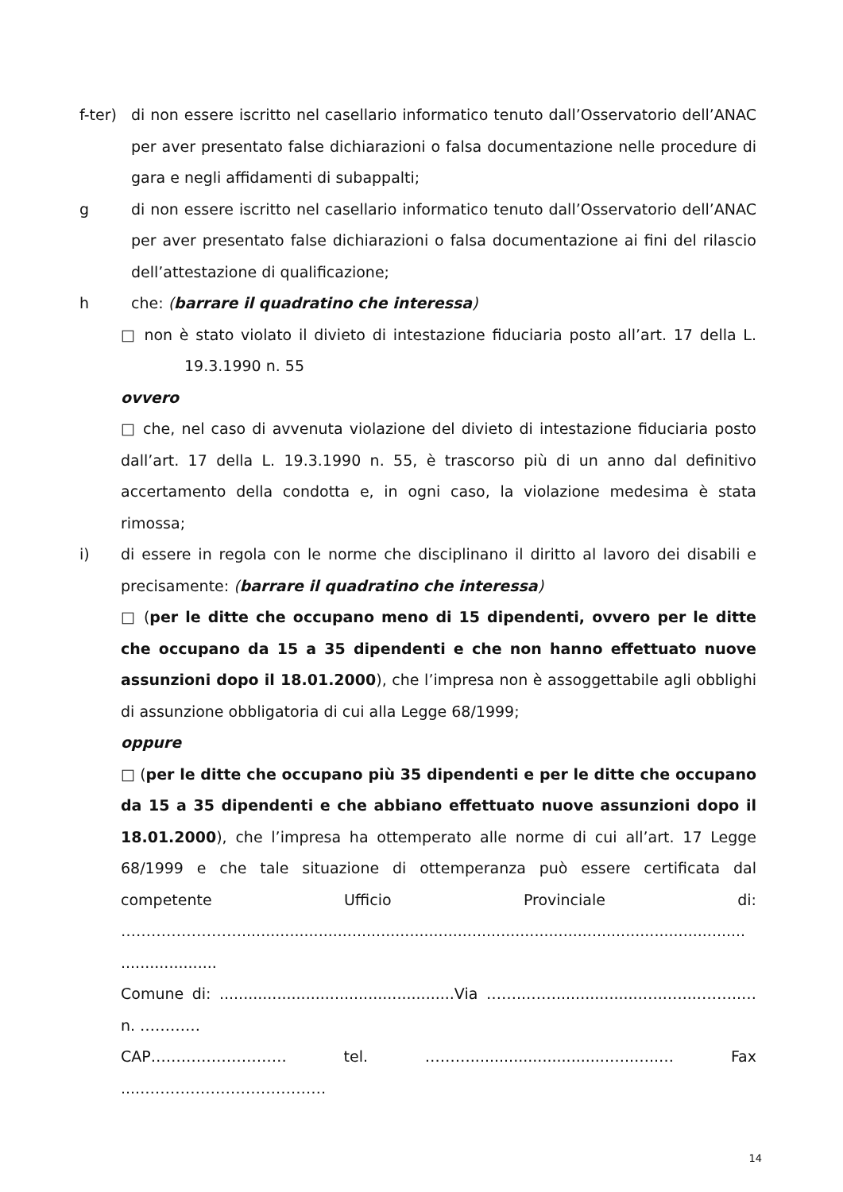f-ter)
di non essere iscritto nel casellario informatico tenuto dall’Osservatorio dell’ANAC per aver presentato false dichiarazioni o falsa documentazione nelle procedure di gara e negli affidamenti di subappalti;
g di non essere iscritto nel casellario informatico tenuto dall’Osservatorio dell’ANAC per aver presentato false dichiarazioni o falsa documentazione ai fini del rilascio dell’attestazione di qualificazione;
h che: (barrare il quadratino che interessa)
□ non è stato violato il divieto di intestazione fiduciaria posto all’art. 17 della L. 19.3.1990 n. 55
ovvero
□ che, nel caso di avvenuta violazione del divieto di intestazione fiduciaria posto dall’art. 17 della L. 19.3.1990 n. 55, è trascorso più di un anno dal definitivo accertamento della condotta e, in ogni caso, la violazione medesima è stata rimossa;
i) di essere in regola con le norme che disciplinano il diritto al lavoro dei disabili e precisamente: (barrare il quadratino che interessa)
□ (per le ditte che occupano meno di 15 dipendenti, ovvero per le ditte che occupano da 15 a 35 dipendenti e che non hanno effettuato nuove assunzioni dopo il 18.01.2000), che l’impresa non è assoggettabile agli obblighi di assunzione obbligatoria di cui alla Legge 68/1999;
oppure
□ (per le ditte che occupano più 35 dipendenti e per le ditte che occupano da 15 a 35 dipendenti e che abbiano effettuato nuove assunzioni dopo il 18.01.2000), che l’impresa ha ottemperato alle norme di cui all’art. 17 Legge 68/1999 e che tale situazione di ottemperanza può essere certificata dal competente Ufficio Provinciale di: ……………………......................................................................................................... ....................
Comune di: .................................................Via ……..……..................…..…....……..… n. …………
CAP……………………… tel. ……….............................…..…..… Fax .....………………………………
14